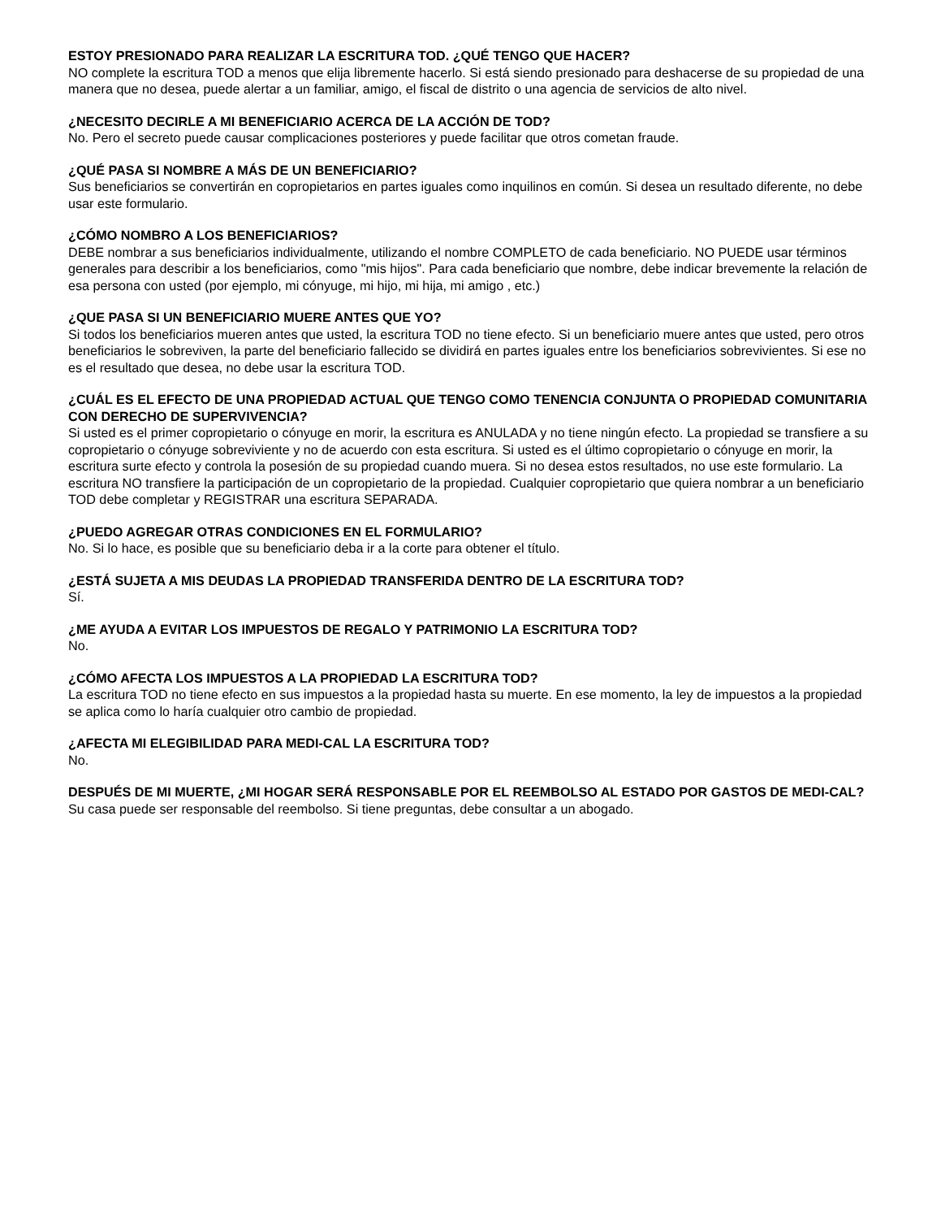ESTOY PRESIONADO PARA REALIZAR LA ESCRITURA TOD. ¿QUÉ TENGO QUE HACER?
NO complete la escritura TOD a menos que elija libremente hacerlo. Si está siendo presionado para deshacerse de su propiedad de una manera que no desea, puede alertar a un familiar, amigo, el fiscal de distrito o una agencia de servicios de alto nivel.
¿NECESITO DECIRLE A MI BENEFICIARIO ACERCA DE LA ACCIÓN DE TOD?
No. Pero el secreto puede causar complicaciones posteriores y puede facilitar que otros cometan fraude.
¿QUÉ PASA SI NOMBRE A MÁS DE UN BENEFICIARIO?
Sus beneficiarios se convertirán en copropietarios en partes iguales como inquilinos en común. Si desea un resultado diferente, no debe usar este formulario.
¿CÓMO NOMBRO A LOS BENEFICIARIOS?
DEBE nombrar a sus beneficiarios individualmente, utilizando el nombre COMPLETO de cada beneficiario. NO PUEDE usar términos generales para describir a los beneficiarios, como "mis hijos". Para cada beneficiario que nombre, debe indicar brevemente la relación de esa persona con usted (por ejemplo, mi cónyuge, mi hijo, mi hija, mi amigo , etc.)
¿QUE PASA SI UN BENEFICIARIO MUERE ANTES QUE YO?
Si todos los beneficiarios mueren antes que usted, la escritura TOD no tiene efecto. Si un beneficiario muere antes que usted, pero otros beneficiarios le sobreviven, la parte del beneficiario fallecido se dividirá en partes iguales entre los beneficiarios sobrevivientes. Si ese no es el resultado que desea, no debe usar la escritura TOD.
¿CUÁL ES EL EFECTO DE UNA PROPIEDAD ACTUAL QUE TENGO COMO TENENCIA CONJUNTA O PROPIEDAD COMUNITARIA CON DERECHO DE SUPERVIVENCIA?
Si usted es el primer copropietario o cónyuge en morir, la escritura es ANULADA y no tiene ningún efecto. La propiedad se transfiere a su copropietario o cónyuge sobreviviente y no de acuerdo con esta escritura. Si usted es el último copropietario o cónyuge en morir, la escritura surte efecto y controla la posesión de su propiedad cuando muera. Si no desea estos resultados, no use este formulario. La escritura NO transfiere la participación de un copropietario de la propiedad. Cualquier copropietario que quiera nombrar a un beneficiario TOD debe completar y REGISTRAR una escritura SEPARADA.
¿PUEDO AGREGAR OTRAS CONDICIONES EN EL FORMULARIO?
No. Si lo hace, es posible que su beneficiario deba ir a la corte para obtener el título.
¿ESTÁ SUJETA A MIS DEUDAS LA PROPIEDAD TRANSFERIDA DENTRO DE LA ESCRITURA TOD?
Sí.
¿ME AYUDA A EVITAR LOS IMPUESTOS DE REGALO Y PATRIMONIO LA ESCRITURA TOD?
No.
¿CÓMO AFECTA LOS IMPUESTOS A LA PROPIEDAD LA ESCRITURA TOD?
La escritura TOD no tiene efecto en sus impuestos a la propiedad hasta su muerte. En ese momento, la ley de impuestos a la propiedad se aplica como lo haría cualquier otro cambio de propiedad.
¿AFECTA MI ELEGIBILIDAD PARA MEDI-CAL LA ESCRITURA TOD?
No.
DESPUÉS DE MI MUERTE, ¿MI HOGAR SERÁ RESPONSABLE POR EL REEMBOLSO AL ESTADO POR GASTOS DE MEDI-CAL?
Su casa puede ser responsable del reembolso. Si tiene preguntas, debe consultar a un abogado.